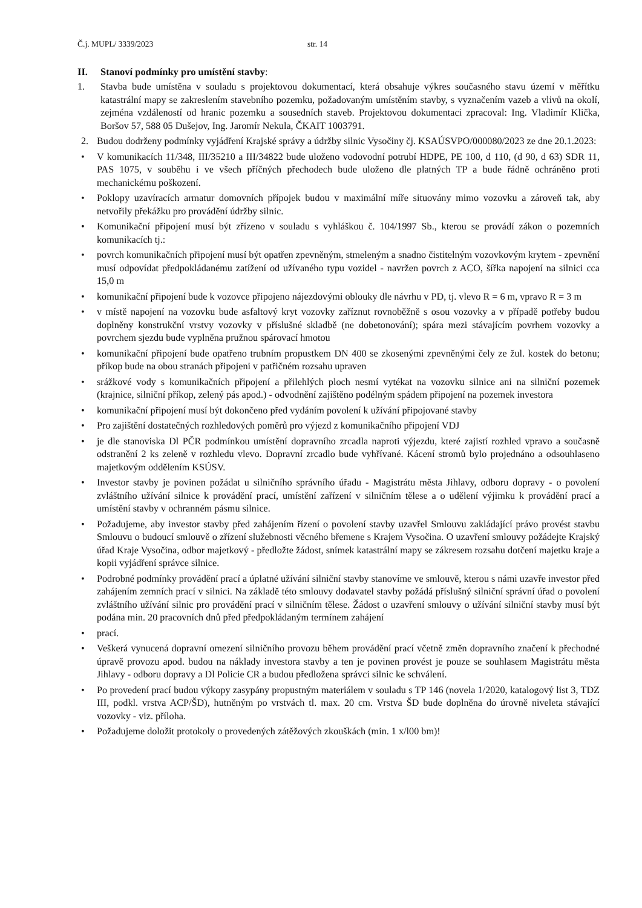Č.j. MUPL/ 3339/2023 str. 14
II. Stanoví podmínky pro umístění stavby:
1. Stavba bude umístěna v souladu s projektovou dokumentací, která obsahuje výkres současného stavu území v měřítku katastrální mapy se zakreslením stavebního pozemku, požadovaným umístěním stavby, s vyznačením vazeb a vlivů na okolí, zejména vzdáleností od hranic pozemku a sousedních staveb. Projektovou dokumentaci zpracoval: Ing. Vladimír Klička, Boršov 57, 588 05 Dušejov, Ing. Jaromír Nekula, ČKAIT 1003791.
2. Budou dodrženy podmínky vyjádření Krajské správy a údržby silnic Vysočiny čj. KSAÚSVPO/000080/2023 ze dne 20.1.2023:
• V komunikacích 11/348, III/35210 a III/34822 bude uloženo vodovodní potrubí HDPE, PE 100, d 110, (d 90, d 63) SDR 11, PAS 1075, v souběhu i ve všech příčných přechodech bude uloženo dle platných TP a bude řádně ochráněno proti mechanickému poškození.
• Poklopy uzavíracích armatur domovních přípojek budou v maximální míře situovány mimo vozovku a zároveň tak, aby netvořily překážku pro provádění údržby silnic.
• Komunikační připojení musí být zřízeno v souladu s vyhláškou č. 104/1997 Sb., kterou se provádí zákon o pozemních komunikacích tj.:
• povrch komunikačních připojení musí být opatřen zpevněným, stmeleným a snadno čistitelným vozovkovým krytem - zpevnění musí odpovídat předpokládanému zatížení od užívaného typu vozidel - navržen povrch z ACO, šířka napojení na silnici cca 15,0 m
• komunikační připojení bude k vozovce připojeno nájezdovými oblouky dle návrhu v PD, tj. vlevo R = 6 m, vpravo R = 3 m
• v místě napojení na vozovku bude asfaltový kryt vozovky zaříznut rovnoběžně s osou vozovky a v případě potřeby budou doplněny konstrukční vrstvy vozovky v příslušné skladbě (ne dobetonování); spára mezi stávajícím povrhem vozovky a povrchem sjezdu bude vyplněna pružnou spárovací hmotou
• komunikační připojení bude opatřeno trubním propustkem DN 400 se zkosenými zpevněnými čely ze žul. kostek do betonu; příkop bude na obou stranách připojeni v patřičném rozsahu upraven
• srážkové vody s komunikačních připojení a přilehlých ploch nesmí vytékat na vozovku silnice ani na silniční pozemek (krajnice, silniční příkop, zelený pás apod.) - odvodnění zajištěno podélným spádem připojení na pozemek investora
• komunikační připojení musí být dokončeno před vydáním povolení k užívání připojované stavby
• Pro zajištění dostatečných rozhledových poměrů pro výjezd z komunikačního připojení VDJ
• je dle stanoviska Dl PČR podmínkou umístění dopravního zrcadla naproti výjezdu, které zajistí rozhled vpravo a současně odstranění 2 ks zeleně v rozhledu vlevo. Dopravní zrcadlo bude vyhřívané. Kácení stromů bylo projednáno a odsouhlaseno majetkovým oddělením KSÚSV.
• Investor stavby je povinen požádat u silničního správního úřadu - Magistrátu města Jihlavy, odboru dopravy - o povolení zvláštního užívání silnice k provádění prací, umístění zařízení v silničním tělese a o udělení výjimku k provádění prací a umístění stavby v ochranném pásmu silnice.
• Požadujeme, aby investor stavby před zahájením řízení o povolení stavby uzavřel Smlouvu zakládající právo provést stavbu Smlouvu o budoucí smlouvě o zřízení služebnosti věcného břemene s Krajem Vysočina. O uzavření smlouvy požádejte Krajský úřad Kraje Vysočina, odbor majetkový - předložte žádost, snímek katastrální mapy se zákresem rozsahu dotčení majetku kraje a kopii vyjádření správce silnice.
• Podrobné podmínky provádění prací a úplatné užívání silniční stavby stanovíme ve smlouvě, kterou s námi uzavře investor před zahájením zemních prací v silnici. Na základě této smlouvy dodavatel stavby požádá příslušný silniční správní úřad o povolení zvláštního užívání silnic pro provádění prací v silničním tělese. Žádost o uzavření smlouvy o užívání silniční stavby musí být podána min. 20 pracovních dnů před předpokládaným termínem zahájení
• prací.
• Veškerá vynucená dopravní omezení silničního provozu během provádění prací včetně změn dopravního značení k přechodné úpravě provozu apod. budou na náklady investora stavby a ten je povinen provést je pouze se souhlasem Magistrátu města Jihlavy - odboru dopravy a Dl Policie CR a budou předložena správci silnic ke schválení.
• Po provedení prací budou výkopy zasypány propustným materiálem v souladu s TP 146 (novela 1/2020, katalogový list 3, TDZ III, podkl. vrstva ACP/ŠD), hutněným po vrstvách tl. max. 20 cm. Vrstva ŠD bude doplněna do úrovně niveleta stávající vozovky - viz. příloha.
• Požadujeme doložit protokoly o provedených zátěžových zkouškách (min. 1 x/l00 bm)!